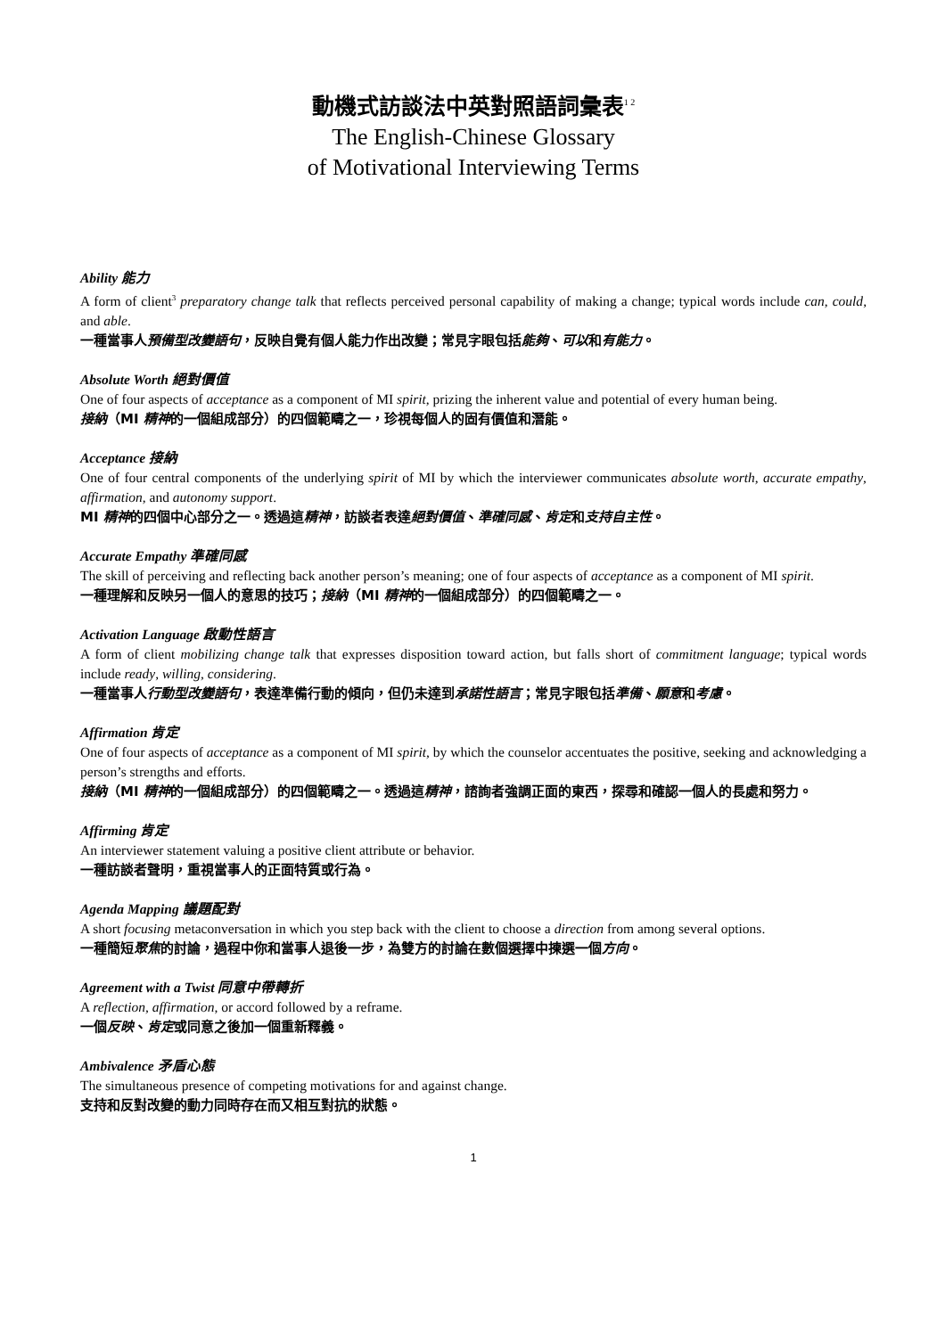動機式訪談法中英對照語詞彙表<sup>1 2</sup>
The English-Chinese Glossary
of Motivational Interviewing Terms
Ability 能力
A form of client<sup>3</sup> preparatory change talk that reflects perceived personal capability of making a change; typical words include can, could, and able.
一種當事人預備型改變語句，反映自覺有個人能力作出改變；常見字眼包括能夠、可以和有能力。
Absolute Worth 絕對價值
One of four aspects of acceptance as a component of MI spirit, prizing the inherent value and potential of every human being.
接納（MI 精神的一個組成部分）的四個範疇之一，珍視每個人的固有價值和潛能。
Acceptance 接納
One of four central components of the underlying spirit of MI by which the interviewer communicates absolute worth, accurate empathy, affirmation, and autonomy support.
MI 精神的四個中心部分之一。透過這精神，訪談者表達絕對價值、準確同感、肯定和支持自主性。
Accurate Empathy 準確同感
The skill of perceiving and reflecting back another person’s meaning; one of four aspects of acceptance as a component of MI spirit.
一種理解和反映另一個人的意思的技巧；接納（MI 精神的一個組成部分）的四個範疇之一。
Activation Language 啟動性語言
A form of client mobilizing change talk that expresses disposition toward action, but falls short of commitment language; typical words include ready, willing, considering.
一種當事人行動型改變語句，表達準備行動的傾向，但仍未達到承諾性語言；常見字眼包括準備、願意和考慮。
Affirmation 肯定
One of four aspects of acceptance as a component of MI spirit, by which the counselor accentuates the positive, seeking and acknowledging a person’s strengths and efforts.
接納（MI 精神的一個組成部分）的四個範疇之一。透過這精神，諮詢者強調正面的東西，探尋和確認一個人的長處和努力。
Affirming 肯定
An interviewer statement valuing a positive client attribute or behavior.
一種訪談者聲明，重視當事人的正面特質或行為。
Agenda Mapping 議題配對
A short focusing metaconversation in which you step back with the client to choose a direction from among several options.
一種簡短聚焦的討論，過程中你和當事人退後一步，為雙方的討論在數個選擇中揀選一個方向。
Agreement with a Twist 同意中帶轉折
A reflection, affirmation, or accord followed by a reframe.
一個反映、肯定或同意之後加一個重新釋義。
Ambivalence 矛盾心態
The simultaneous presence of competing motivations for and against change.
支持和反對改變的動力同時存在而又相互對抗的狀態。
1